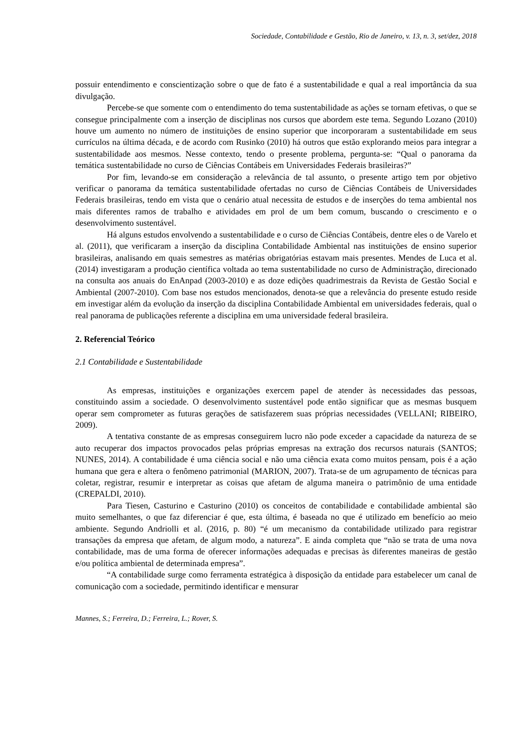Sociedade, Contabilidade e Gestão, Rio de Janeiro, v. 13, n. 3, set/dez, 2018
possuir entendimento e conscientização sobre o que de fato é a sustentabilidade e qual a real importância da sua divulgação.
Percebe-se que somente com o entendimento do tema sustentabilidade as ações se tornam efetivas, o que se consegue principalmente com a inserção de disciplinas nos cursos que abordem este tema. Segundo Lozano (2010) houve um aumento no número de instituições de ensino superior que incorporaram a sustentabilidade em seus currículos na última década, e de acordo com Rusinko (2010) há outros que estão explorando meios para integrar a sustentabilidade aos mesmos. Nesse contexto, tendo o presente problema, pergunta-se: “Qual o panorama da temática sustentabilidade no curso de Ciências Contábeis em Universidades Federais brasileiras?”
Por fim, levando-se em consideração a relevância de tal assunto, o presente artigo tem por objetivo verificar o panorama da temática sustentabilidade ofertadas no curso de Ciências Contábeis de Universidades Federais brasileiras, tendo em vista que o cenário atual necessita de estudos e de inserções do tema ambiental nos mais diferentes ramos de trabalho e atividades em prol de um bem comum, buscando o crescimento e o desenvolvimento sustentável.
Há alguns estudos envolvendo a sustentabilidade e o curso de Ciências Contábeis, dentre eles o de Varelo et al. (2011), que verificaram a inserção da disciplina Contabilidade Ambiental nas instituições de ensino superior brasileiras, analisando em quais semestres as matérias obrigatórias estavam mais presentes. Mendes de Luca et al. (2014) investigaram a produção científica voltada ao tema sustentabilidade no curso de Administração, direcionado na consulta aos anuais do EnAnpad (2003-2010) e as doze edições quadrimestrais da Revista de Gestão Social e Ambiental (2007-2010). Com base nos estudos mencionados, denota-se que a relevância do presente estudo reside em investigar além da evolução da inserção da disciplina Contabilidade Ambiental em universidades federais, qual o real panorama de publicações referente a disciplina em uma universidade federal brasileira.
2. Referencial Teórico
2.1 Contabilidade e Sustentabilidade
As empresas, instituições e organizações exercem papel de atender às necessidades das pessoas, constituindo assim a sociedade. O desenvolvimento sustentável pode então significar que as mesmas busquem operar sem comprometer as futuras gerações de satisfazerem suas próprias necessidades (VELLANI; RIBEIRO, 2009).
A tentativa constante de as empresas conseguirem lucro não pode exceder a capacidade da natureza de se auto recuperar dos impactos provocados pelas próprias empresas na extração dos recursos naturais (SANTOS; NUNES, 2014). A contabilidade é uma ciência social e não uma ciência exata como muitos pensam, pois é a ação humana que gera e altera o fenômeno patrimonial (MARION, 2007). Trata-se de um agrupamento de técnicas para coletar, registrar, resumir e interpretar as coisas que afetam de alguma maneira o patrimônio de uma entidade (CREPALDI, 2010).
Para Tiesen, Casturino e Casturino (2010) os conceitos de contabilidade e contabilidade ambiental são muito semelhantes, o que faz diferenciar é que, esta última, é baseada no que é utilizado em benefício ao meio ambiente. Segundo Andriolli et al. (2016, p. 80) “é um mecanismo da contabilidade utilizado para registrar transações da empresa que afetam, de algum modo, a natureza”. E ainda completa que “não se trata de uma nova contabilidade, mas de uma forma de oferecer informações adequadas e precisas às diferentes maneiras de gestão e/ou política ambiental de determinada empresa”.
“A contabilidade surge como ferramenta estratégica à disposição da entidade para estabelecer um canal de comunicação com a sociedade, permitindo identificar e mensurar
Mannes, S.; Ferreira, D.; Ferreira, L.; Rover, S.